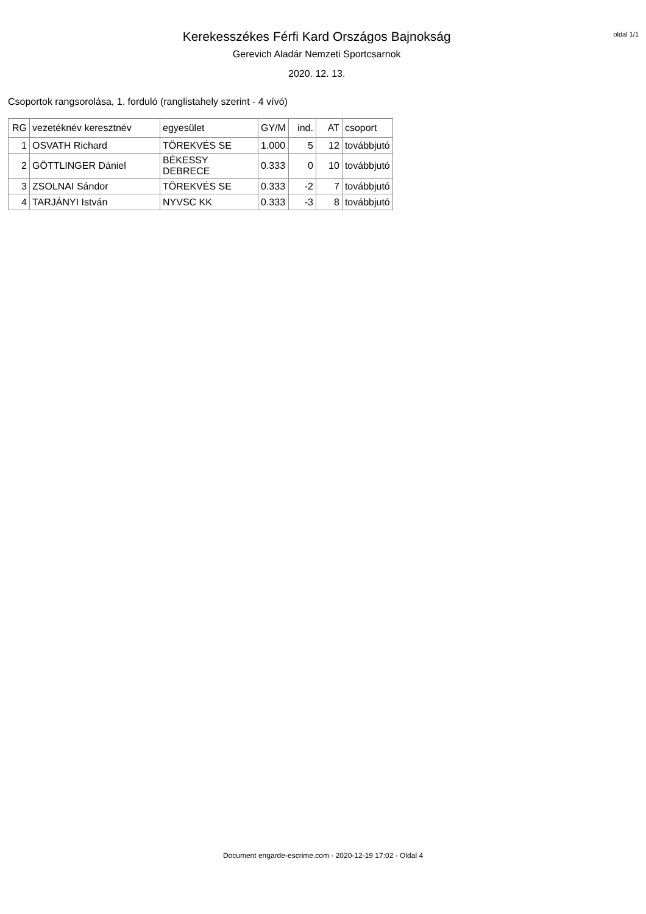Kerekesszékes Férfi Kard Országos Bajnokság
Gerevich Aladár Nemzeti Sportcsarnok
2020. 12. 13.
oldal 1/1
Csoportok rangsorolása, 1. forduló (ranglistahely szerint - 4 vívó)
| RG | vezetéknév keresztnév | egyesület | GY/M | ind. | AT | csoport |
| --- | --- | --- | --- | --- | --- | --- |
| 1 | OSVATH Richard | TÖREKVÉS SE | 1.000 | 5 | 12 | továbbjutó |
| 2 | GÖTTLINGER Dániel | BÉKESSY DEBRECE | 0.333 | 0 | 10 | továbbjutó |
| 3 | ZSOLNAI Sándor | TÖREKVÉS SE | 0.333 | -2 | 7 | továbbjutó |
| 4 | TARJÁNYI István | NYVSC KK | 0.333 | -3 | 8 | továbbjutó |
Document engarde-escrime.com - 2020-12-19 17:02 - Oldal 4